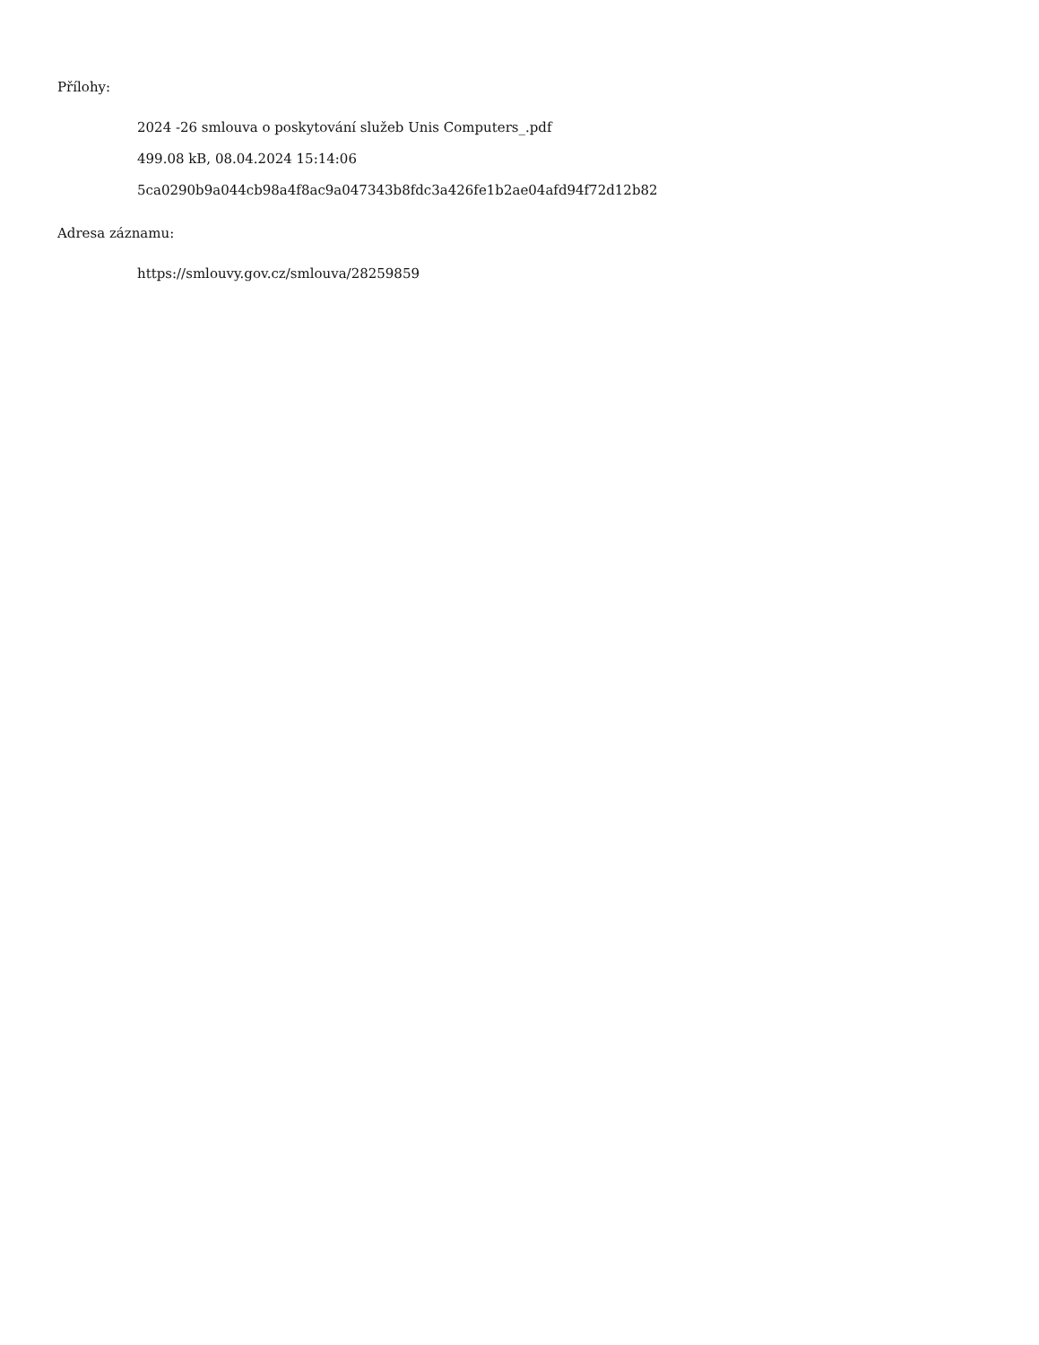Přílohy:
2024 -26 smlouva o poskytování služeb Unis Computers_.pdf
499.08 kB, 08.04.2024 15:14:06
5ca0290b9a044cb98a4f8ac9a047343b8fdc3a426fe1b2ae04afd94f72d12b82
Adresa záznamu:
https://smlouvy.gov.cz/smlouva/28259859